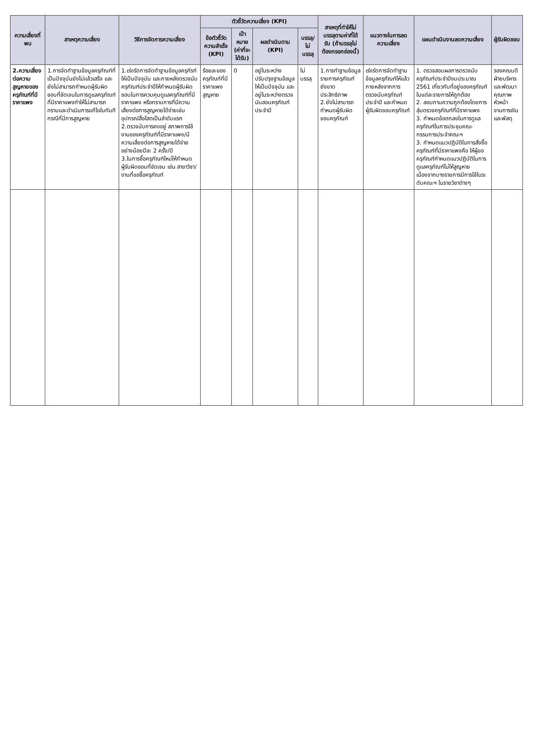| ความเสี่ยงที่พบ | สาเหตุความเสี่ยง | วิธีการจัดการความเสี่ยง | ตัวชี้วัดความเสี่ยง (KPI) | | | | สาเหตุที่ทำให้ไม่บรรลุตามค่าที่ได้รับ (ถ้าบรรลุไม่ต้องกรอกช่องนี้) | แนวทางในการลดความเสี่ยง | แผนดำเนินงานลดความเสี่ยง | ผู้รับผิดชอบ |
| --- | --- | --- | --- | --- | --- | --- | --- | --- | --- | --- |
| | | | ข้อตัวชี้วัดความสำเร็จ (KPI) | เป้าหมาย (ค่าที่จะได้รับ) | ผลดำเนินตาม (KPI) | บรรลุ/ไม่บรรลุ | | | | |
| 2.ความเสี่ยงต่อความสูญหายของครุภัณฑ์ที่มีราคาแพง | 1.การจัดทำฐานข้อมูลครุภัณฑ์ที่เป็นปัจจุบันยังไม่แล้วเสร็จ และยังไม่สามารถกำหนดผู้รับผิดชอบที่ชัดเจนในการดูแลครุภัณฑ์ที่มีราคาแพงทำให้ไม่สามารถทราบและดำเนินการแก้ไขในทันทีกรณีที่มีการสูญหาย | 1.เร่งรัดการจัดทำฐานข้อมูลครุภัรฑ์ให้เป็นปัจจุบัน และภายหลังตรวจนับครุภัณฑ์ประจำปีให้กำหนดผู้รับผิดชอบในการควบคุมดูแลครุภัณฑ์ที่มีราคาแพง หรือทราบการที่มีความเสี่ยงต่อการสูญหายได้ง่ายเช่น อุปกรณ์สื่อโสตเป็นลำดับแรก 2.ตรวจนับการคงอยู่ สภาพการใช้งานของครุภัณฑ์ที่มีราคาแพง/มีความเสี่ยงต่อการสูญหายได้ง่าย อย่างน้อยปีละ 2 ครั้ง/ปี 3.ในการซื้อครุภัณฑ์ใหม่ให้กำหนดผู้รับผิดชอบที่ชัดเจน เช่น สาขาวิชา/งานที่ขอซื้อครุภัณฑ์ | ร้อยละของครุภัณฑ์ที่มีราคาแพงสูญหาย | 0 | อยู่ในระหว่างปรับปรุงฐานข้อมูลให้เป็นปัจจุบัน และอยู่ในระหว่างตรวจนับสอบครุภัณฑ์ประจำปี | ไม่บรรลุ | 1.การทำฐานข้อมูลรายการครุภัณฑ์ยังขาดประสิทธิภาพ 2.ยังไม่สามารถกำหนดผู้รับผิดชอบครุภัณฑ์ | เร่งรัดการจัดทำฐานข้อมูลครุภัณฑ์ให้แล้ว ภายหลังจากการตรวจนับครุภัณฑ์ประจำปี และกำหนดผู้รับผิดชอบครุภัณฑ์ | 1. ตรวจสอบผลการตรวจนับครุภัณฑ์ประจำปีงบประมาณ 2561 เกี่ยวกับที่อยู่ของครุภัณฑ์ในแต่ละรายการให้ถูกต้อง 2. สอบทานความถูกต้องโดยการสุ่มตรวจครุภัณฑ์ที่มีราคาแพง 3. กำหนดข้อตกลงในการดูแลครุภัณฑ์ในการประชุมคณะกรรมการประจำคณะฯ 3. กำหนดแนวปฏิบัติในการสั่งซื้อครุภัณฑ์ที่มีราคาแพงคือ ให้ผู้ขอครุภัณฑ์กำหนดแนวปฏิบัติในการดูแลครุภัณฑ์ไม่ให้สูญหายเนื่องจากบางรายการมีการใช้ในระดับคณะฯ ในรายวิชาต่างๆ | รองคณบดีฝ่ายบริหารและพัฒนาคุณภาพ หัวหน้างานการเงินและพัสดุ |